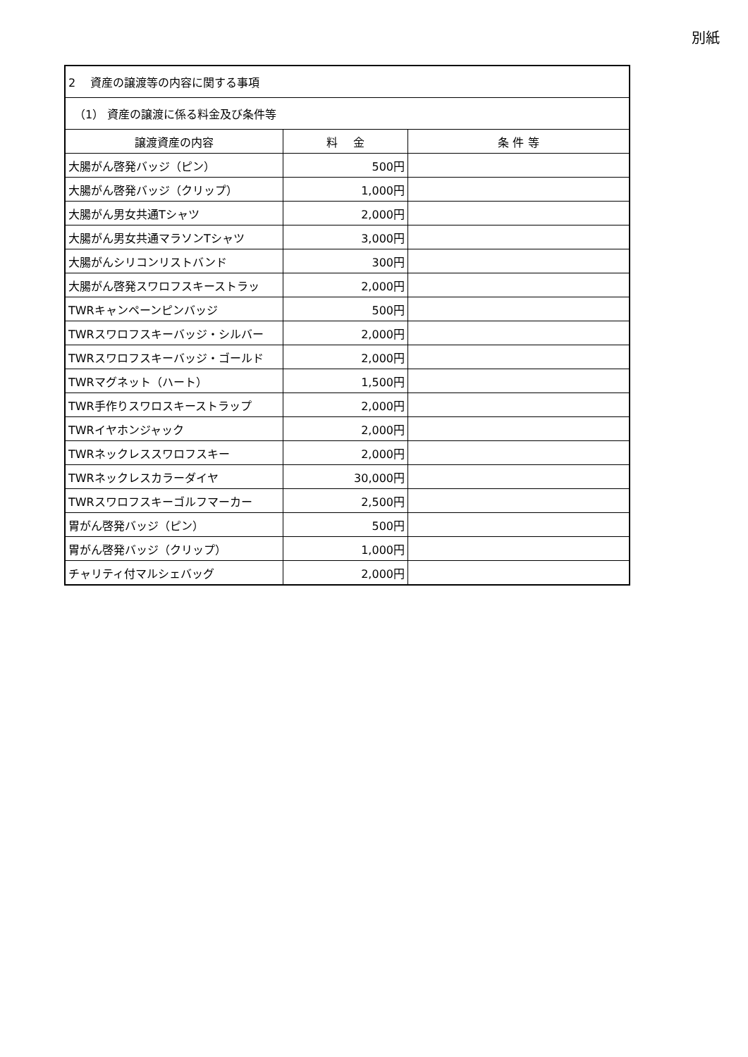別紙
| 2 資産の譲渡等の内容に関する事項 | | |
| （1） 資産の譲渡に係る料金及び条件等 | | |
| 譲渡資産の内容 | 料 金 | 条 件 等 |
| 大腸がん啓発バッジ（ピン） | 500円 | |
| 大腸がん啓発バッジ（クリップ） | 1,000円 | |
| 大腸がん男女共通Tシャツ | 2,000円 | |
| 大腸がん男女共通マラソンTシャツ | 3,000円 | |
| 大腸がんシリコンリストバンド | 300円 | |
| 大腸がん啓発スワロフスキーストラッ | 2,000円 | |
| TWRキャンペーンピンバッジ | 500円 | |
| TWRスワロフスキーバッジ・シルバー | 2,000円 | |
| TWRスワロフスキーバッジ・ゴールド | 2,000円 | |
| TWRマグネット（ハート） | 1,500円 | |
| TWR手作りスワロスキーストラップ | 2,000円 | |
| TWRイヤホンジャック | 2,000円 | |
| TWRネックレススワロフスキー | 2,000円 | |
| TWRネックレスカラーダイヤ | 30,000円 | |
| TWRスワロフスキーゴルフマーカー | 2,500円 | |
| 胃がん啓発バッジ（ピン） | 500円 | |
| 胃がん啓発バッジ（クリップ） | 1,000円 | |
| チャリティ付マルシェバッグ | 2,000円 | |